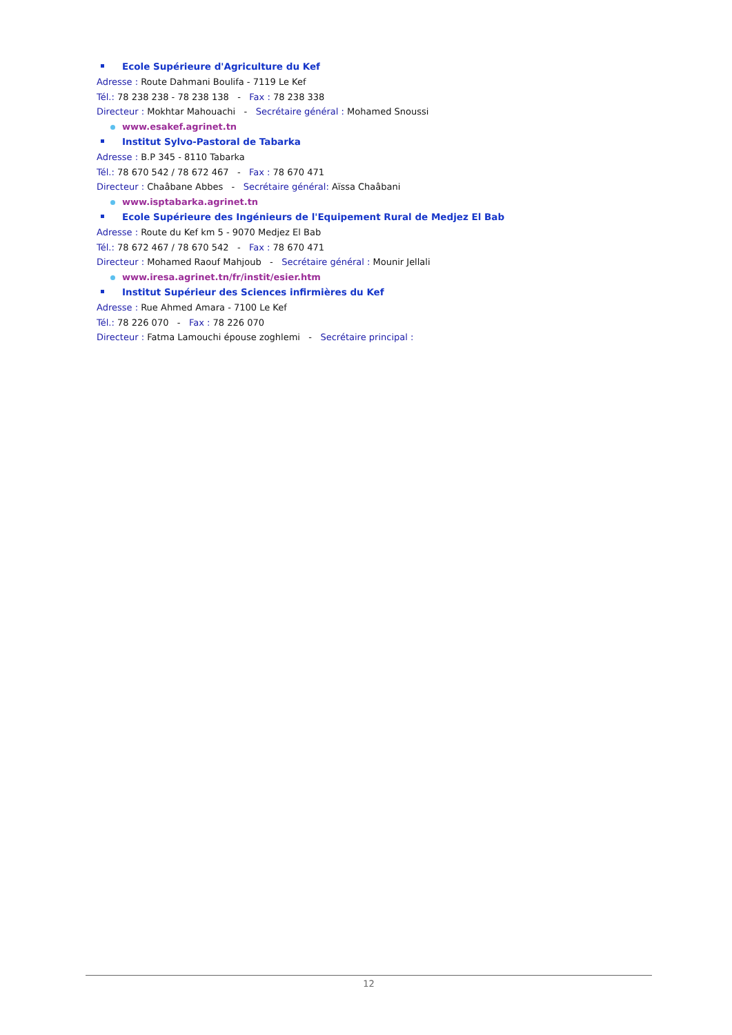Ecole Supérieure d'Agriculture du Kef
Adresse : Route Dahmani Boulifa - 7119 Le Kef
Tél.: 78 238 238 - 78 238 138 - Fax : 78 238 338
Directeur : Mokhtar Mahouachi - Secrétaire général : Mohamed Snoussi
www.esakef.agrinet.tn
Institut Sylvo-Pastoral de Tabarka
Adresse : B.P 345 - 8110 Tabarka
Tél.: 78 670 542 / 78 672 467 - Fax : 78 670 471
Directeur : Chaâbane Abbes - Secrétaire général: Aïssa Chaâbani
www.isptabarka.agrinet.tn
Ecole Supérieure des Ingénieurs de l'Equipement Rural de Medjez El Bab
Adresse : Route du Kef km 5 - 9070 Medjez El Bab
Tél.: 78 672 467 / 78 670 542 - Fax : 78 670 471
Directeur : Mohamed Raouf Mahjoub - Secrétaire général : Mounir Jellali
www.iresa.agrinet.tn/fr/instit/esier.htm
Institut Supérieur des Sciences infirmières du Kef
Adresse : Rue Ahmed Amara - 7100 Le Kef
Tél.: 78 226 070 - Fax : 78 226 070
Directeur : Fatma Lamouchi épouse zoghlemi - Secrétaire principal :
12